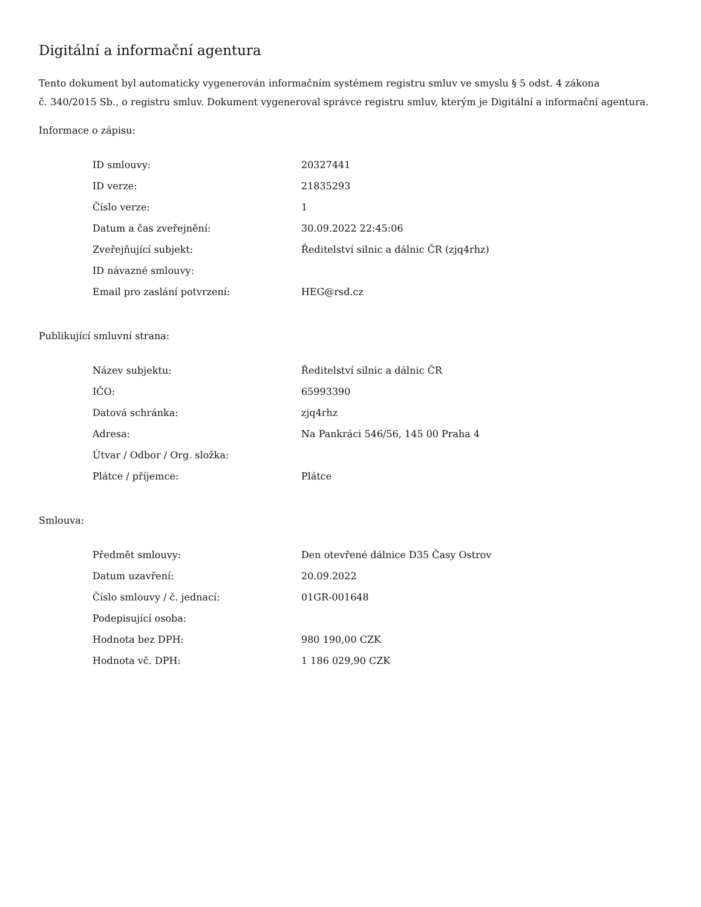Digitální a informační agentura
Tento dokument byl automaticky vygenerován informačním systémem registru smluv ve smyslu § 5 odst. 4 zákona
č. 340/2015 Sb., o registru smluv. Dokument vygeneroval správce registru smluv, kterým je Digitální a informační agentura.
Informace o zápisu:
| ID smlouvy: | 20327441 |
| ID verze: | 21835293 |
| Číslo verze: | 1 |
| Datum a čas zveřejnění: | 30.09.2022 22:45:06 |
| Zveřejňující subjekt: | Ředitelství silnic a dálnic ČR (zjq4rhz) |
| ID návazné smlouvy: | |
| Email pro zaslání potvrzení: | HEG@rsd.cz |
Publikující smluvní strana:
| Název subjektu: | Ředitelství silnic a dálnic ČR |
| IČO: | 65993390 |
| Datová schránka: | zjq4rhz |
| Adresa: | Na Pankráci 546/56, 145 00 Praha 4 |
| Útvar / Odbor / Org. složka: | |
| Plátce / příjemce: | Plátce |
Smlouva:
| Předmět smlouvy: | Den otevřené dálnice D35 Časy Ostrov |
| Datum uzavření: | 20.09.2022 |
| Číslo smlouvy / č. jednací: | 01GR-001648 |
| Podepisující osoba: | |
| Hodnota bez DPH: | 980 190,00 CZK |
| Hodnota vč. DPH: | 1 186 029,90 CZK |